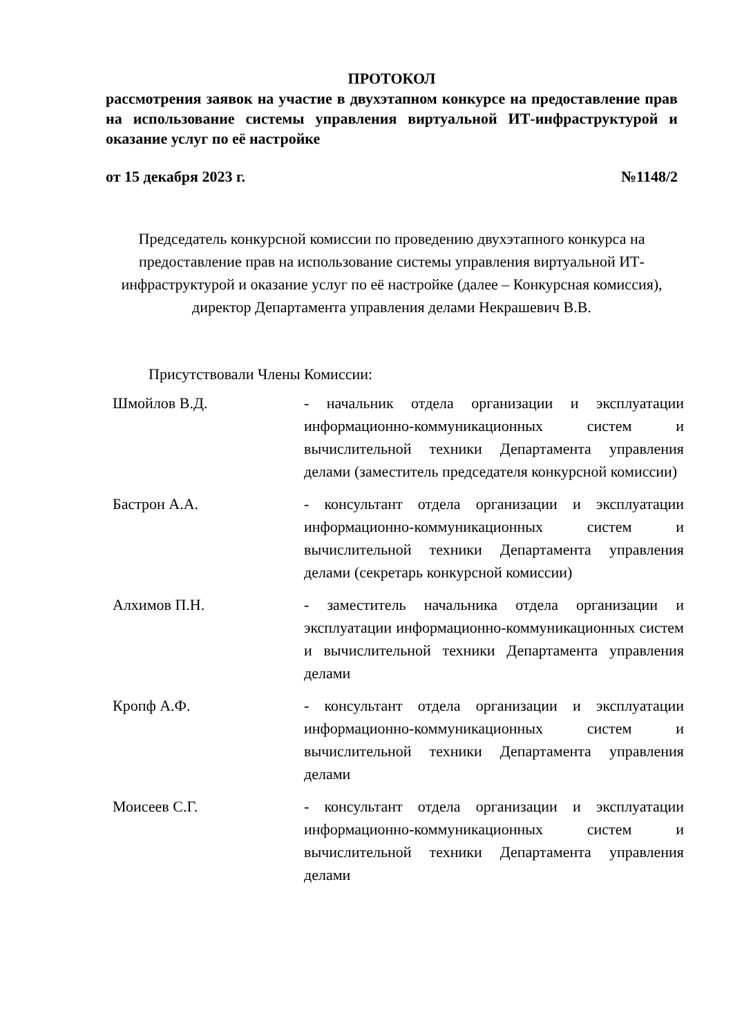ПРОТОКОЛ
рассмотрения заявок на участие в двухэтапном конкурсе на предоставление прав на использование системы управления виртуальной ИТ-инфраструктурой и оказание услуг по её настройке
от 15 декабря 2023 г. №1148/2
Председатель конкурсной комиссии по проведению двухэтапного конкурса на предоставление прав на использование системы управления виртуальной ИТ-инфраструктурой и оказание услуг по её настройке (далее – Конкурсная комиссия), директор Департамента управления делами Некрашевич В.В.
Присутствовали Члены Комиссии:
| Шмойлов В.Д. | - начальник отдела организации и эксплуатации информационно-коммуникационных систем и вычислительной техники Департамента управления делами (заместитель председателя конкурсной комиссии) |
| Бастрон А.А. | - консультант отдела организации и эксплуатации информационно-коммуникационных систем и вычислительной техники Департамента управления делами (секретарь конкурсной комиссии) |
| Алхимов П.Н. | - заместитель начальника отдела организации и эксплуатации информационно-коммуникационных систем и вычислительной техники Департамента управления делами |
| Кропф А.Ф. | - консультант отдела организации и эксплуатации информационно-коммуникационных систем и вычислительной техники Департамента управления делами |
| Моисеев С.Г. | - консультант отдела организации и эксплуатации информационно-коммуникационных систем и вычислительной техники Департамента управления делами |